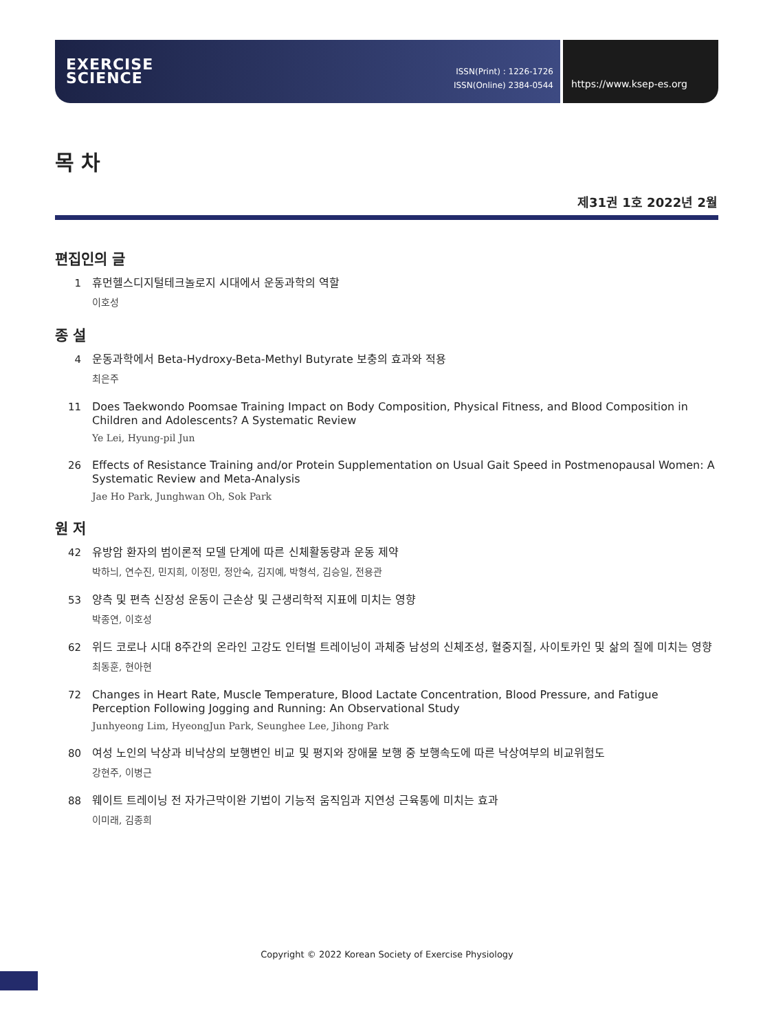EXERCISE
SCIENCE
ISSN(Print) : 1226-1726
ISSN(Online) 2384-0544
https://www.ksep-es.org
목 차
제31권 1호 2022년 2월
편집인의 글
1
휴먼헬스디지털테크놀로지 시대에서 운동과학의 역할
이호성
종 설
4
운동과학에서 Beta-Hydroxy-Beta-Methyl Butyrate 보충의 효과와 적용
최은주
11
Does Taekwondo Poomsae Training Impact on Body Composition, Physical Fitness, and Blood Composition in Children and Adolescents? A Systematic Review
Ye Lei, Hyung-pil Jun
26
Effects of Resistance Training and/or Protein Supplementation on Usual Gait Speed in Postmenopausal Women: A Systematic Review and Meta-Analysis
Jae Ho Park, Junghwan Oh, Sok Park
원 저
42
유방암 환자의 범이론적 모델 단계에 따른 신체활동량과 운동 제약
박하늬, 연수진, 민지희, 이정민, 정안숙, 김지예, 박형석, 김승일, 전용관
53
양측 및 편측 신장성 운동이 근손상 및 근생리학적 지표에 미치는 영향
박종연, 이호성
62
위드 코로나 시대 8주간의 온라인 고강도 인터벌 트레이닝이 과체중 남성의 신체조성, 혈중지질, 사이토카인 및 삶의 질에 미치는 영향
최동훈, 현아현
72
Changes in Heart Rate, Muscle Temperature, Blood Lactate Concentration, Blood Pressure, and Fatigue Perception Following Jogging and Running: An Observational Study
Junhyeong Lim, HyeongJun Park, Seunghee Lee, Jihong Park
80
여성 노인의 낙상과 비낙상의 보행변인 비교 및 평지와 장애물 보행 중 보행속도에 따른 낙상여부의 비교위험도
강현주, 이병근
88
웨이트 트레이닝 전 자가근막이완 기법이 기능적 움직임과 지연성 근육통에 미치는 효과
이미래, 김종희
Copyright © 2022 Korean Society of Exercise Physiology